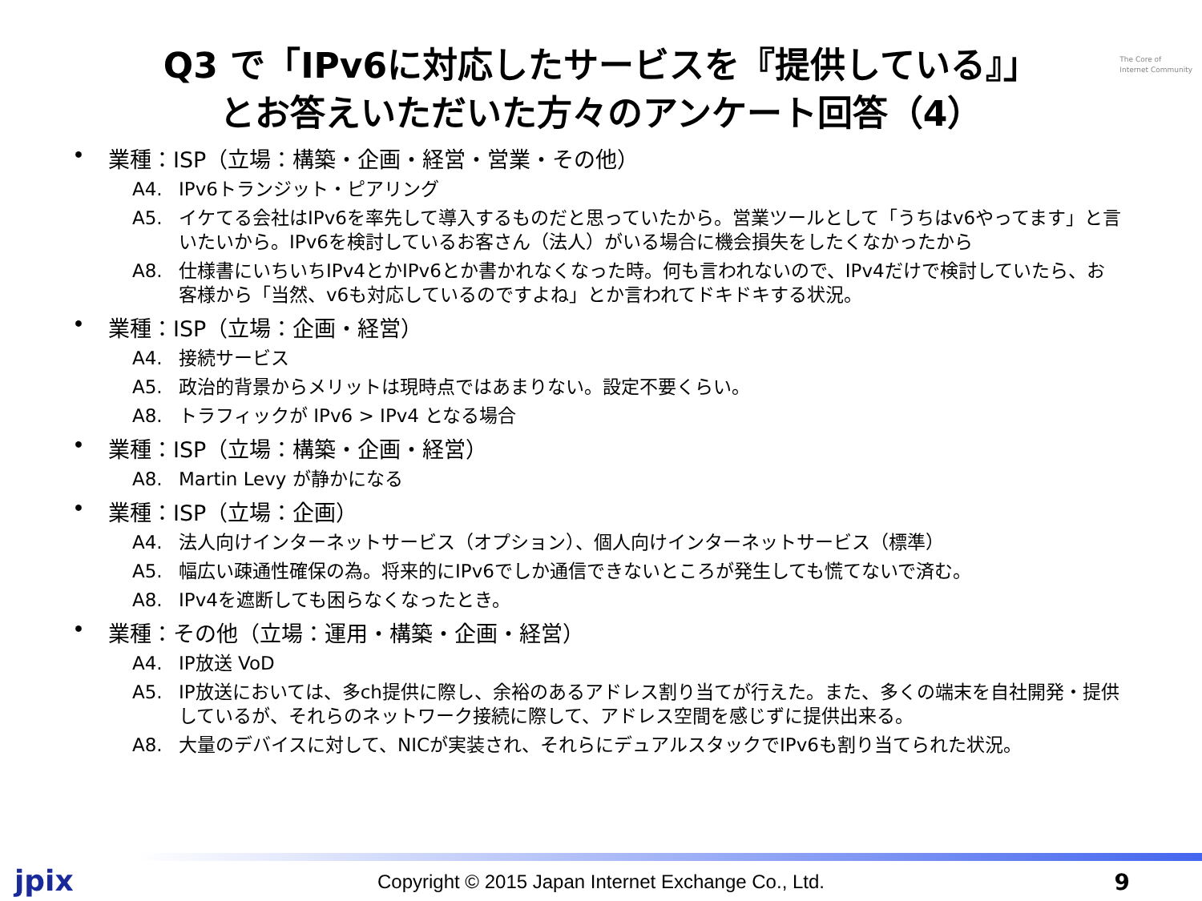The Core of
Internet Community
Q3 で「IPv6に対応したサービスを『提供している』」
とお答えいただいた方々のアンケート回答（4）
• 業種：ISP（立場：構築・企画・経営・営業・その他）
A4. IPv6トランジット・ピアリング
A5. イケてる会社はIPv6を率先して導入するものだと思っていたから。営業ツールとして「うちはv6やってます」と言いたいから。IPv6を検討しているお客さん（法人）がいる場合に機会損失をしたくなかったから
A8. 仕様書にいちいちIPv4とかIPv6とか書かれなくなった時。何も言われないので、IPv4だけで検討していたら、お客様から「当然、v6も対応しているのですよね」とか言われてドキドキする状況。
• 業種：ISP（立場：企画・経営）
A4. 接続サービス
A5. 政治的背景からメリットは現時点ではあまりない。設定不要くらい。
A8. トラフィックが IPv6 > IPv4 となる場合
• 業種：ISP（立場：構築・企画・経営）
A8. Martin Levy が静かになる
• 業種：ISP（立場：企画）
A4. 法人向けインターネットサービス（オプション）、個人向けインターネットサービス（標準）
A5. 幅広い疎通性確保の為。将来的にIPv6でしか通信できないところが発生しても慌てないで済む。
A8. IPv4を遮断しても困らなくなったとき。
• 業種：その他（立場：運用・構築・企画・経営）
A4. IP放送 VoD
A5. IP放送においては、多ch提供に際し、余裕のあるアドレス割り当てが行えた。また、多くの端末を自社開発・提供しているが、それらのネットワーク接続に際して、アドレス空間を感じずに提供出来る。
A8. 大量のデバイスに対して、NICが実装され、それらにデュアルスタックでIPv6も割り当てられた状況。
jpix
Copyright © 2015 Japan Internet Exchange Co., Ltd.
9